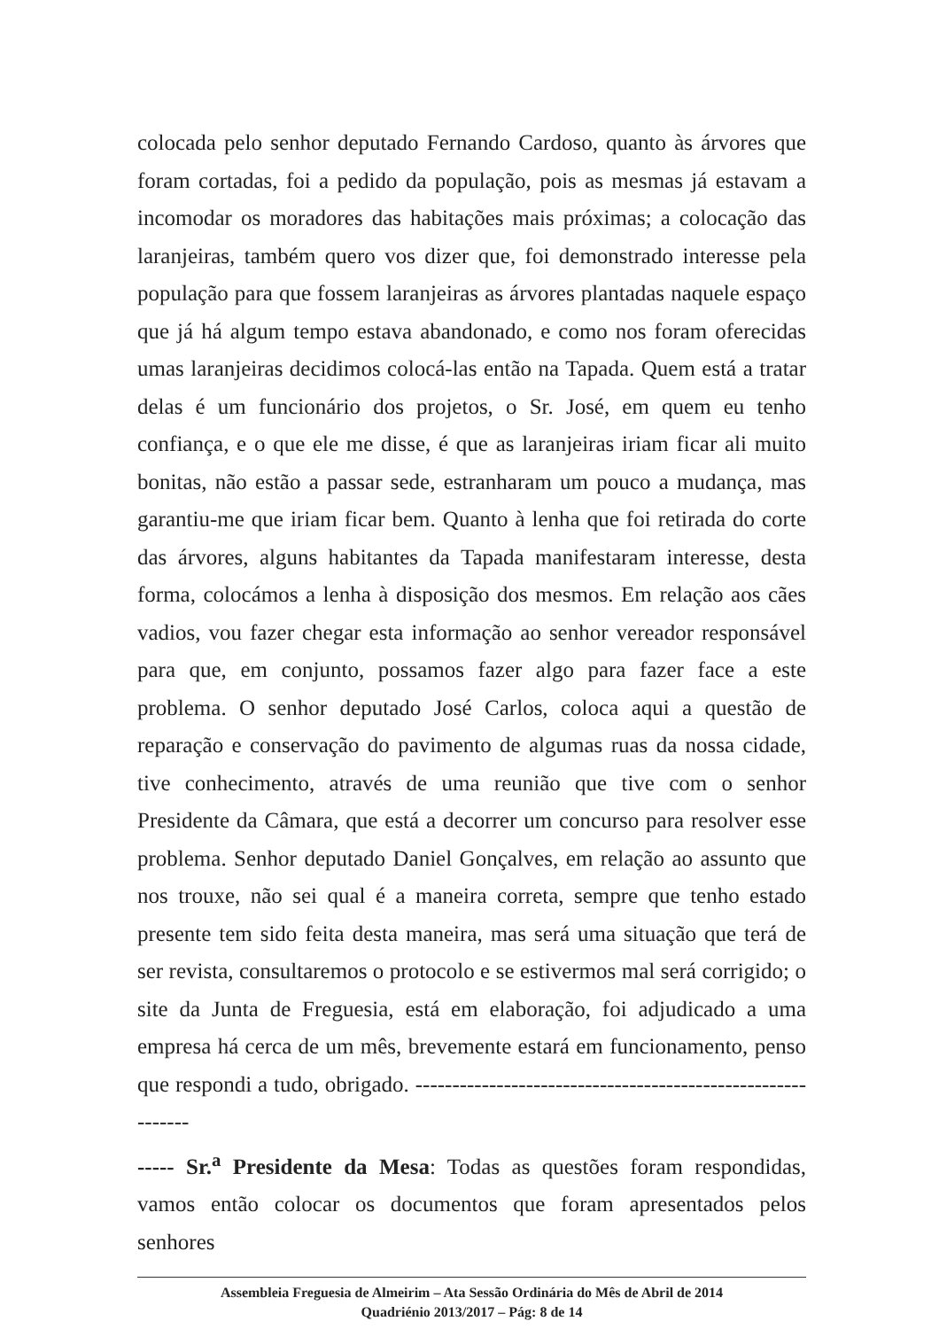colocada pelo senhor deputado Fernando Cardoso, quanto às árvores que foram cortadas, foi a pedido da população, pois as mesmas já estavam a incomodar os moradores das habitações mais próximas; a colocação das laranjeiras, também quero vos dizer que, foi demonstrado interesse pela população para que fossem laranjeiras as árvores plantadas naquele espaço que já há algum tempo estava abandonado, e como nos foram oferecidas umas laranjeiras decidimos colocá-las então na Tapada. Quem está a tratar delas é um funcionário dos projetos, o Sr. José, em quem eu tenho confiança, e o que ele me disse, é que as laranjeiras iriam ficar ali muito bonitas, não estão a passar sede, estranharam um pouco a mudança, mas garantiu-me que iriam ficar bem. Quanto à lenha que foi retirada do corte das árvores, alguns habitantes da Tapada manifestaram interesse, desta forma, colocámos a lenha à disposição dos mesmos. Em relação aos cães vadios, vou fazer chegar esta informação ao senhor vereador responsável para que, em conjunto, possamos fazer algo para fazer face a este problema. O senhor deputado José Carlos, coloca aqui a questão de reparação e conservação do pavimento de algumas ruas da nossa cidade, tive conhecimento, através de uma reunião que tive com o senhor Presidente da Câmara, que está a decorrer um concurso para resolver esse problema. Senhor deputado Daniel Gonçalves, em relação ao assunto que nos trouxe, não sei qual é a maneira correta, sempre que tenho estado presente tem sido feita desta maneira, mas será uma situação que terá de ser revista, consultaremos o protocolo e se estivermos mal será corrigido; o site da Junta de Freguesia, está em elaboração, foi adjudicado a uma empresa há cerca de um mês, brevemente estará em funcionamento, penso que respondi a tudo, obrigado. ------------------------------------------------------------
----- Sr.<sup>a</sup> Presidente da Mesa: Todas as questões foram respondidas, vamos então colocar os documentos que foram apresentados pelos senhores
Assembleia Freguesia de Almeirim – Ata Sessão Ordinária do Mês de Abril de 2014
Quadriénio 2013/2017 – Pág: 8 de 14